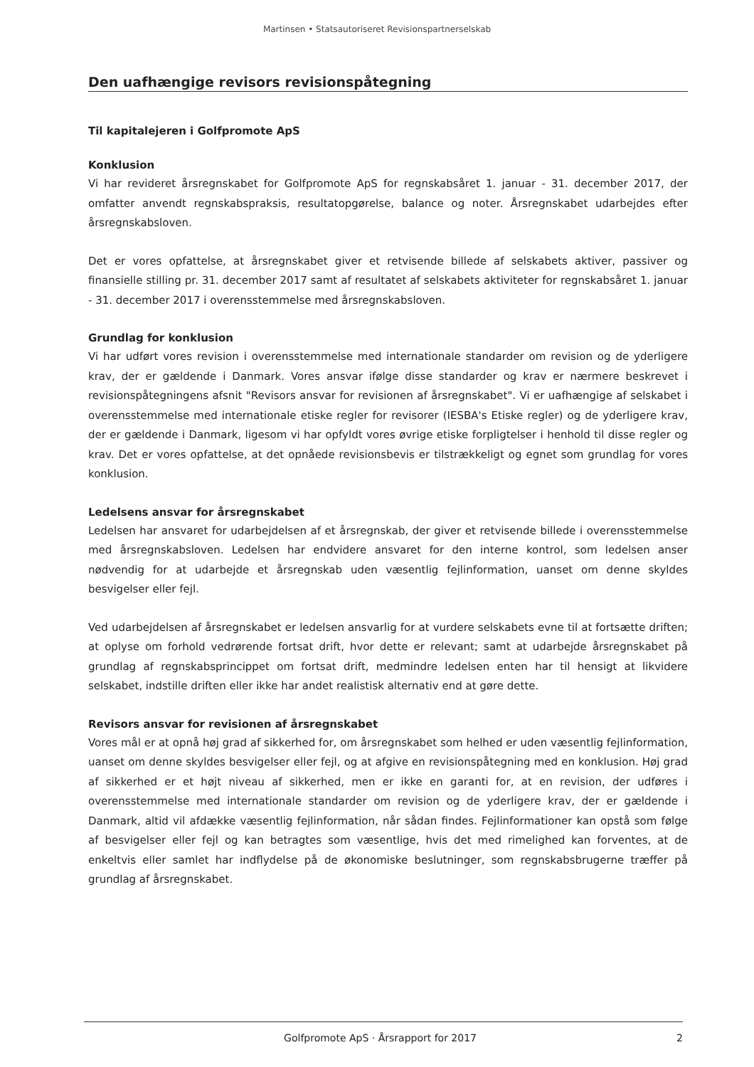Martinsen • Statsautoriseret Revisionspartnerselskab
Den uafhængige revisors revisionspåtegning
Til kapitalejeren i Golfpromote ApS
Konklusion
Vi har revideret årsregnskabet for Golfpromote ApS for regnskabsåret 1. januar - 31. december 2017, der omfatter anvendt regnskabspraksis, resultatopgørelse, balance og noter. Årsregnskabet udarbejdes efter årsregnskabsloven.
Det er vores opfattelse, at årsregnskabet giver et retvisende billede af selskabets aktiver, passiver og finansielle stilling pr. 31. december 2017 samt af resultatet af selskabets aktiviteter for regnskabsåret 1. januar - 31. december 2017 i overensstemmelse med årsregnskabsloven.
Grundlag for konklusion
Vi har udført vores revision i overensstemmelse med internationale standarder om revision og de yderligere krav, der er gældende i Danmark. Vores ansvar ifølge disse standarder og krav er nærmere beskrevet i revisionspåtegningens afsnit "Revisors ansvar for revisionen af årsregnskabet". Vi er uafhængige af selskabet i overensstemmelse med internationale etiske regler for revisorer (IESBA's Etiske regler) og de yderligere krav, der er gældende i Danmark, ligesom vi har opfyldt vores øvrige etiske forpligtelser i henhold til disse regler og krav. Det er vores opfattelse, at det opnåede revisionsbevis er tilstrækkeligt og egnet som grundlag for vores konklusion.
Ledelsens ansvar for årsregnskabet
Ledelsen har ansvaret for udarbejdelsen af et årsregnskab, der giver et retvisende billede i overensstemmelse med årsregnskabsloven. Ledelsen har endvidere ansvaret for den interne kontrol, som ledelsen anser nødvendig for at udarbejde et årsregnskab uden væsentlig fejlinformation, uanset om denne skyldes besvigelser eller fejl.
Ved udarbejdelsen af årsregnskabet er ledelsen ansvarlig for at vurdere selskabets evne til at fortsætte driften; at oplyse om forhold vedrørende fortsat drift, hvor dette er relevant; samt at udarbejde årsregnskabet på grundlag af regnskabsprincippet om fortsat drift, medmindre ledelsen enten har til hensigt at likvidere selskabet, indstille driften eller ikke har andet realistisk alternativ end at gøre dette.
Revisors ansvar for revisionen af årsregnskabet
Vores mål er at opnå høj grad af sikkerhed for, om årsregnskabet som helhed er uden væsentlig fejlinformation, uanset om denne skyldes besvigelser eller fejl, og at afgive en revisionspåtegning med en konklusion. Høj grad af sikkerhed er et højt niveau af sikkerhed, men er ikke en garanti for, at en revision, der udføres i overensstemmelse med internationale standarder om revision og de yderligere krav, der er gældende i Danmark, altid vil afdække væsentlig fejlinformation, når sådan findes. Fejlinformationer kan opstå som følge af besvigelser eller fejl og kan betragtes som væsentlige, hvis det med rimelighed kan forventes, at de enkeltvis eller samlet har indflydelse på de økonomiske beslutninger, som regnskabsbrugerne træffer på grundlag af årsregnskabet.
Golfpromote ApS · Årsrapport for 2017 2